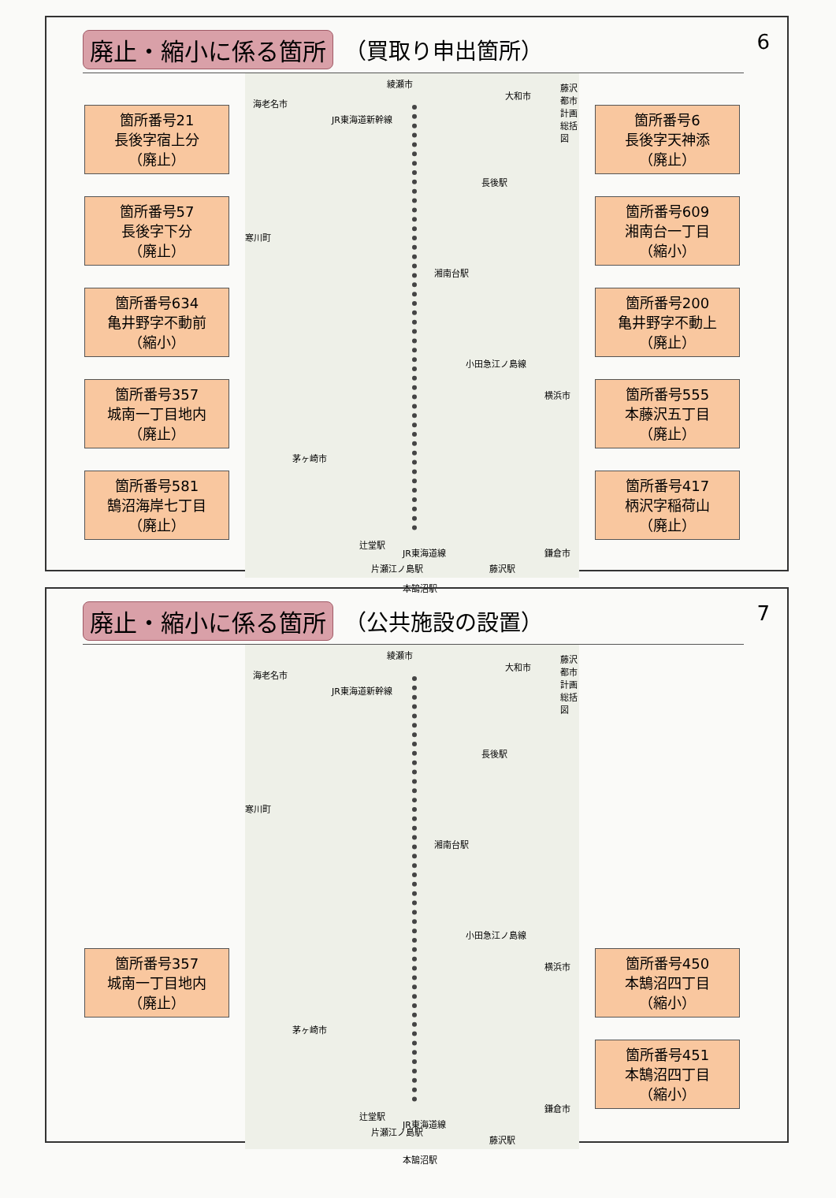廃止・縮小に係る箇所 （買取り申出箇所）
6
箇所番号21
長後字宿上分
（廃止）
箇所番号57
長後字下分
（廃止）
箇所番号634
亀井野字不動前
（縮小）
箇所番号357
城南一丁目地内
（廃止）
箇所番号581
鵠沼海岸七丁目
（廃止）
綾瀬市
海老名市
大和市
藤沢都市計画総括図
JR東海道新幹線
長後駅
寒川町
湘南台駅
横浜市
小田急江ノ島線
茅ヶ崎市
辻堂駅
JR東海道線
藤沢駅
本鵠沼駅
鎌倉市
片瀬江ノ島駅
箇所番号6
長後字天神添
（廃止）
箇所番号609
湘南台一丁目
（縮小）
箇所番号200
亀井野字不動上
（廃止）
箇所番号555
本藤沢五丁目
（廃止）
箇所番号417
柄沢字稲荷山
（廃止）
廃止・縮小に係る箇所 （公共施設の設置）
7
箇所番号357
城南一丁目地内
（廃止）
綾瀬市
海老名市
大和市
藤沢都市計画総括図
JR東海道新幹線
長後駅
寒川町
湘南台駅
横浜市
小田急江ノ島線
茅ヶ崎市
辻堂駅
JR東海道線
藤沢駅
本鵠沼駅
鎌倉市
片瀬江ノ島駅
箇所番号450
本鵠沼四丁目
（縮小）
箇所番号451
本鵠沼四丁目
（縮小）